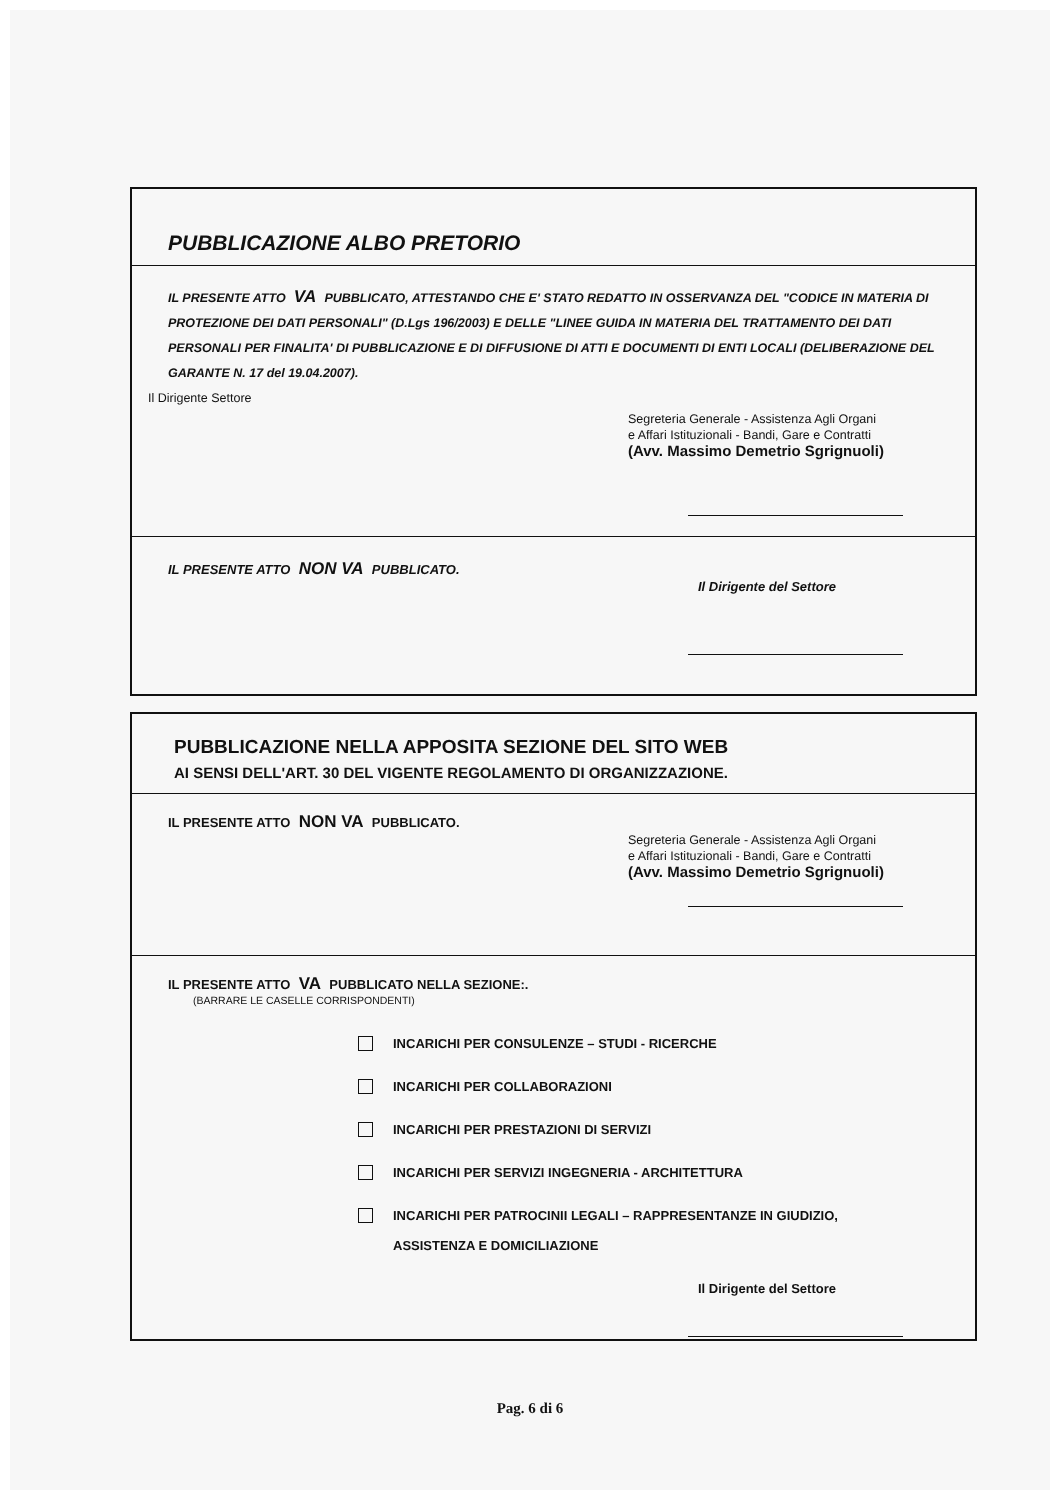PUBBLICAZIONE ALBO PRETORIO
IL PRESENTE ATTO VA PUBBLICATO, ATTESTANDO CHE E' STATO REDATTO IN OSSERVANZA DEL "CODICE IN MATERIA DI PROTEZIONE DEI DATI PERSONALI" (D.Lgs 196/2003) E DELLE "LINEE GUIDA IN MATERIA DEL TRATTAMENTO DEI DATI PERSONALI PER FINALITA' DI PUBBLICAZIONE E DI DIFFUSIONE DI ATTI E DOCUMENTI DI ENTI LOCALI (DELIBERAZIONE DEL GARANTE N. 17 del 19.04.2007).
Il Dirigente Settore
Segreteria Generale - Assistenza Agli Organi
e Affari Istituzionali - Bandi, Gare e Contratti
(Avv. Massimo Demetrio Sgrignuoli)
IL PRESENTE ATTO NON VA PUBBLICATO.
Il Dirigente del Settore
PUBBLICAZIONE NELLA APPOSITA SEZIONE DEL SITO WEB
AI SENSI DELL'ART. 30 DEL VIGENTE REGOLAMENTO DI ORGANIZZAZIONE.
IL PRESENTE ATTO NON VA PUBBLICATO.
Segreteria Generale - Assistenza Agli Organi
e Affari Istituzionali - Bandi, Gare e Contratti
(Avv. Massimo Demetrio Sgrignuoli)
IL PRESENTE ATTO VA PUBBLICATO NELLA SEZIONE:.
(BARRARE LE CASELLE CORRISPONDENTI)
INCARICHI PER CONSULENZE – STUDI - RICERCHE
INCARICHI PER COLLABORAZIONI
INCARICHI PER PRESTAZIONI DI SERVIZI
INCARICHI PER SERVIZI INGEGNERIA - ARCHITETTURA
INCARICHI PER PATROCINII LEGALI – RAPPRESENTANZE IN GIUDIZIO,
ASSISTENZA E DOMICILIAZIONE
Il Dirigente del Settore
Pag. 6 di 6